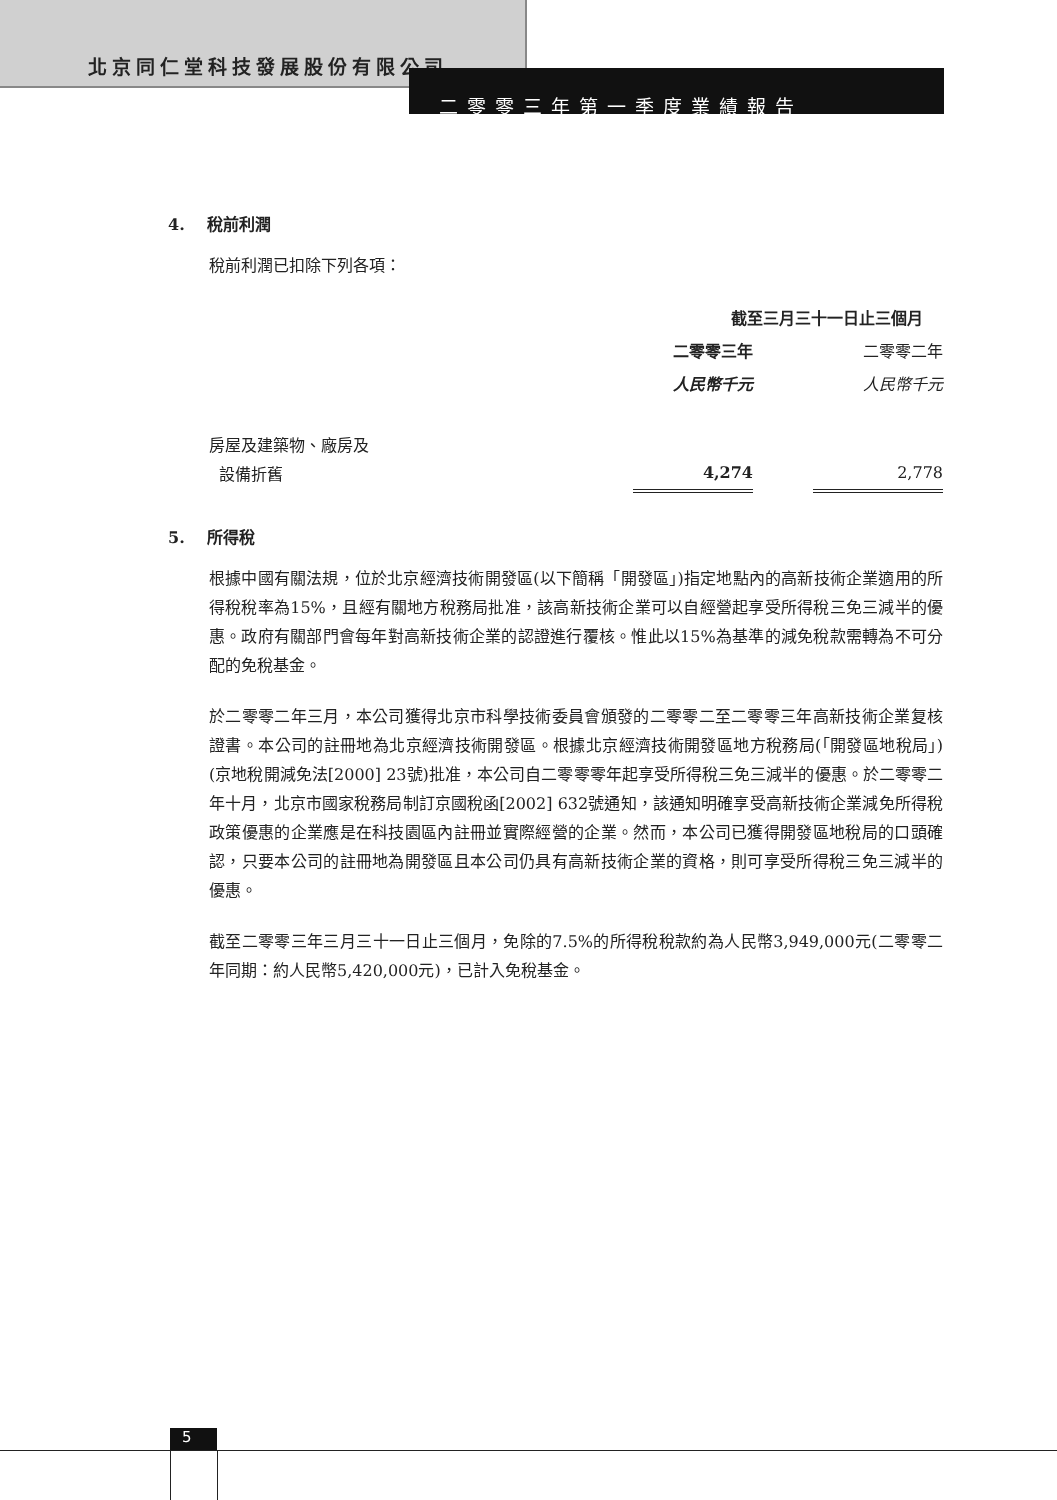北京同仁堂科技發展股份有限公司
二零零三年第一季度業績報告
4. 稅前利潤
稅前利潤已扣除下列各項：
| | 截至三月三十一日止三個月 | | |
| | 二零零三年 | | 二零零二年 |
| | 人民幣千元 | | 人民幣千元 |
| 房屋及建築物、廠房及 設備折舊 | 4,274 | | 2,778 |
5. 所得稅
根據中國有關法規，位於北京經濟技術開發區(以下簡稱「開發區」)指定地點內的高新技術企業適用的所得稅稅率為15%，且經有關地方稅務局批准，該高新技術企業可以自經營起享受所得稅三免三減半的優惠。政府有關部門會每年對高新技術企業的認證進行覆核。惟此以15%為基準的減免稅款需轉為不可分配的免稅基金。
於二零零二年三月，本公司獲得北京市科學技術委員會頒發的二零零二至二零零三年高新技術企業复核證書。本公司的註冊地為北京經濟技術開發區。根據北京經濟技術開發區地方稅務局(「開發區地稅局」)(京地稅開減免法[2000] 23號)批准，本公司自二零零零年起享受所得稅三免三減半的優惠。於二零零二年十月，北京市國家稅務局制訂京國稅函[2002] 632號通知，該通知明確享受高新技術企業減免所得稅政策優惠的企業應是在科技園區內註冊並實際經營的企業。然而，本公司已獲得開發區地稅局的口頭確認，只要本公司的註冊地為開發區且本公司仍具有高新技術企業的資格，則可享受所得稅三免三減半的優惠。
截至二零零三年三月三十一日止三個月，免除的7.5%的所得稅稅款約為人民幣3,949,000元(二零零二年同期：約人民幣5,420,000元)，已計入免稅基金。
5